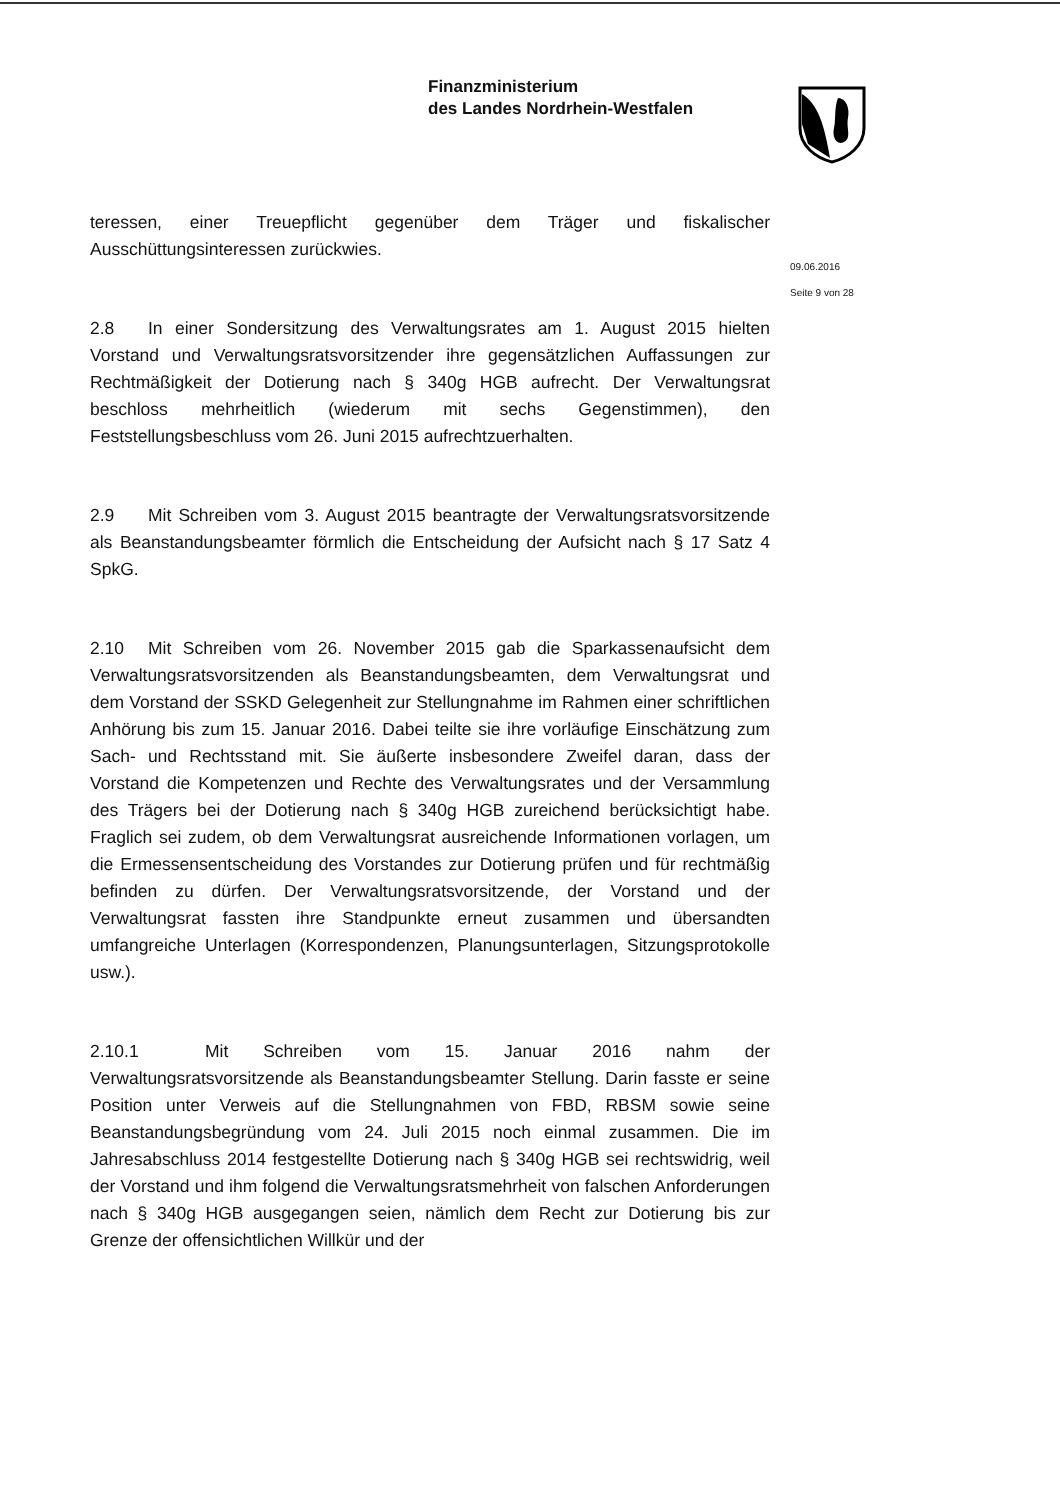Finanzministerium
des Landes Nordrhein-Westfalen
teressen, einer Treuepflicht gegenüber dem Träger und fiskalischer Ausschüttungsinteressen zurückwies.
2.8 In einer Sondersitzung des Verwaltungsrates am 1. August 2015 hielten Vorstand und Verwaltungsratsvorsitzender ihre gegensätzlichen Auffassungen zur Rechtmäßigkeit der Dotierung nach § 340g HGB aufrecht. Der Verwaltungsrat beschloss mehrheitlich (wiederum mit sechs Gegenstimmen), den Feststellungsbeschluss vom 26. Juni 2015 aufrechtzuerhalten.
2.9 Mit Schreiben vom 3. August 2015 beantragte der Verwaltungsratsvorsitzende als Beanstandungsbeamter förmlich die Entscheidung der Aufsicht nach § 17 Satz 4 SpkG.
2.10 Mit Schreiben vom 26. November 2015 gab die Sparkassenaufsicht dem Verwaltungsratsvorsitzenden als Beanstandungsbeamten, dem Verwaltungsrat und dem Vorstand der SSKD Gelegenheit zur Stellungnahme im Rahmen einer schriftlichen Anhörung bis zum 15. Januar 2016. Dabei teilte sie ihre vorläufige Einschätzung zum Sach- und Rechtsstand mit. Sie äußerte insbesondere Zweifel daran, dass der Vorstand die Kompetenzen und Rechte des Verwaltungsrates und der Versammlung des Trägers bei der Dotierung nach § 340g HGB zureichend berücksichtigt habe. Fraglich sei zudem, ob dem Verwaltungsrat ausreichende Informationen vorlagen, um die Ermessensentscheidung des Vorstandes zur Dotierung prüfen und für rechtmäßig befinden zu dürfen. Der Verwaltungsratsvorsitzende, der Vorstand und der Verwaltungsrat fassten ihre Standpunkte erneut zusammen und übersandten umfangreiche Unterlagen (Korrespondenzen, Planungsunterlagen, Sitzungsprotokolle usw.).
2.10.1 Mit Schreiben vom 15. Januar 2016 nahm der Verwaltungsratsvorsitzende als Beanstandungsbeamter Stellung. Darin fasste er seine Position unter Verweis auf die Stellungnahmen von FBD, RBSM sowie seine Beanstandungsbegründung vom 24. Juli 2015 noch einmal zusammen. Die im Jahresabschluss 2014 festgestellte Dotierung nach § 340g HGB sei rechtswidrig, weil der Vorstand und ihm folgend die Verwaltungsratsmehrheit von falschen Anforderungen nach § 340g HGB ausgegangen seien, nämlich dem Recht zur Dotierung bis zur Grenze der offensichtlichen Willkür und der
09.06.2016
Seite 9 von 28